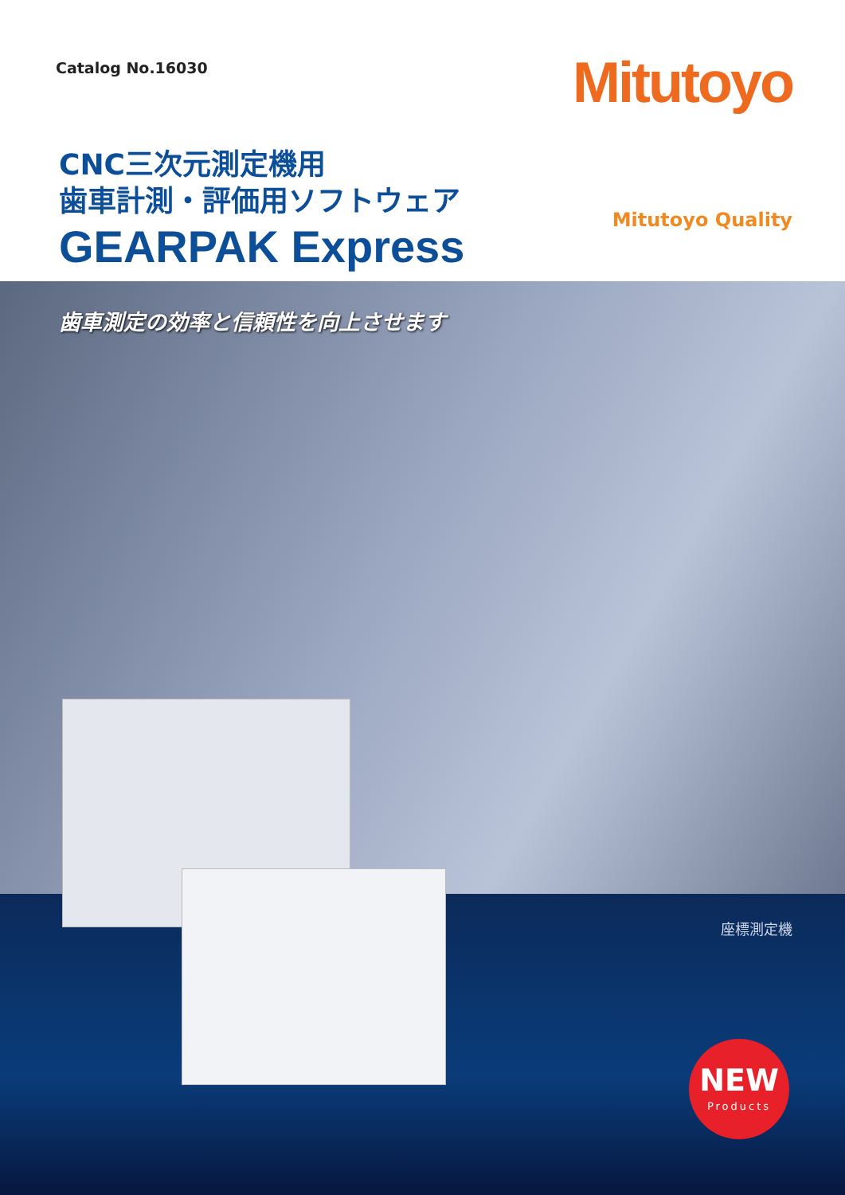Catalog No.16030 Mitutoyo
CNC三次元測定機用
歯車計測・評価用ソフトウェア
GEARPAK Express
Mitutoyo Quality
歯車測定の効率と信頼性を向上させます
座標測定機
NEW
Products